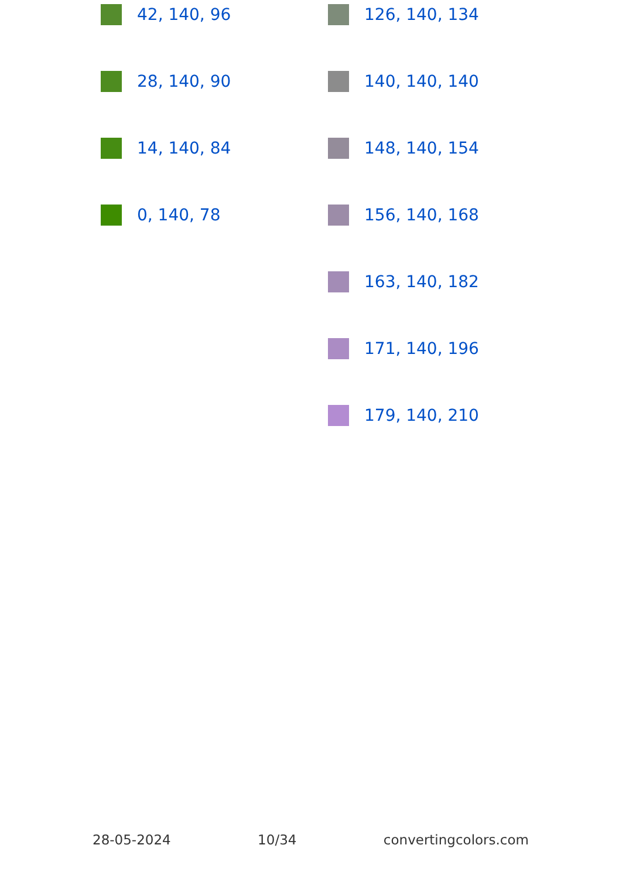42, 140, 96
28, 140, 90
14, 140, 84
0, 140, 78
126, 140, 134
140, 140, 140
148, 140, 154
156, 140, 168
163, 140, 182
171, 140, 196
179, 140, 210
28-05-2024 10/34 convertingcolors.com